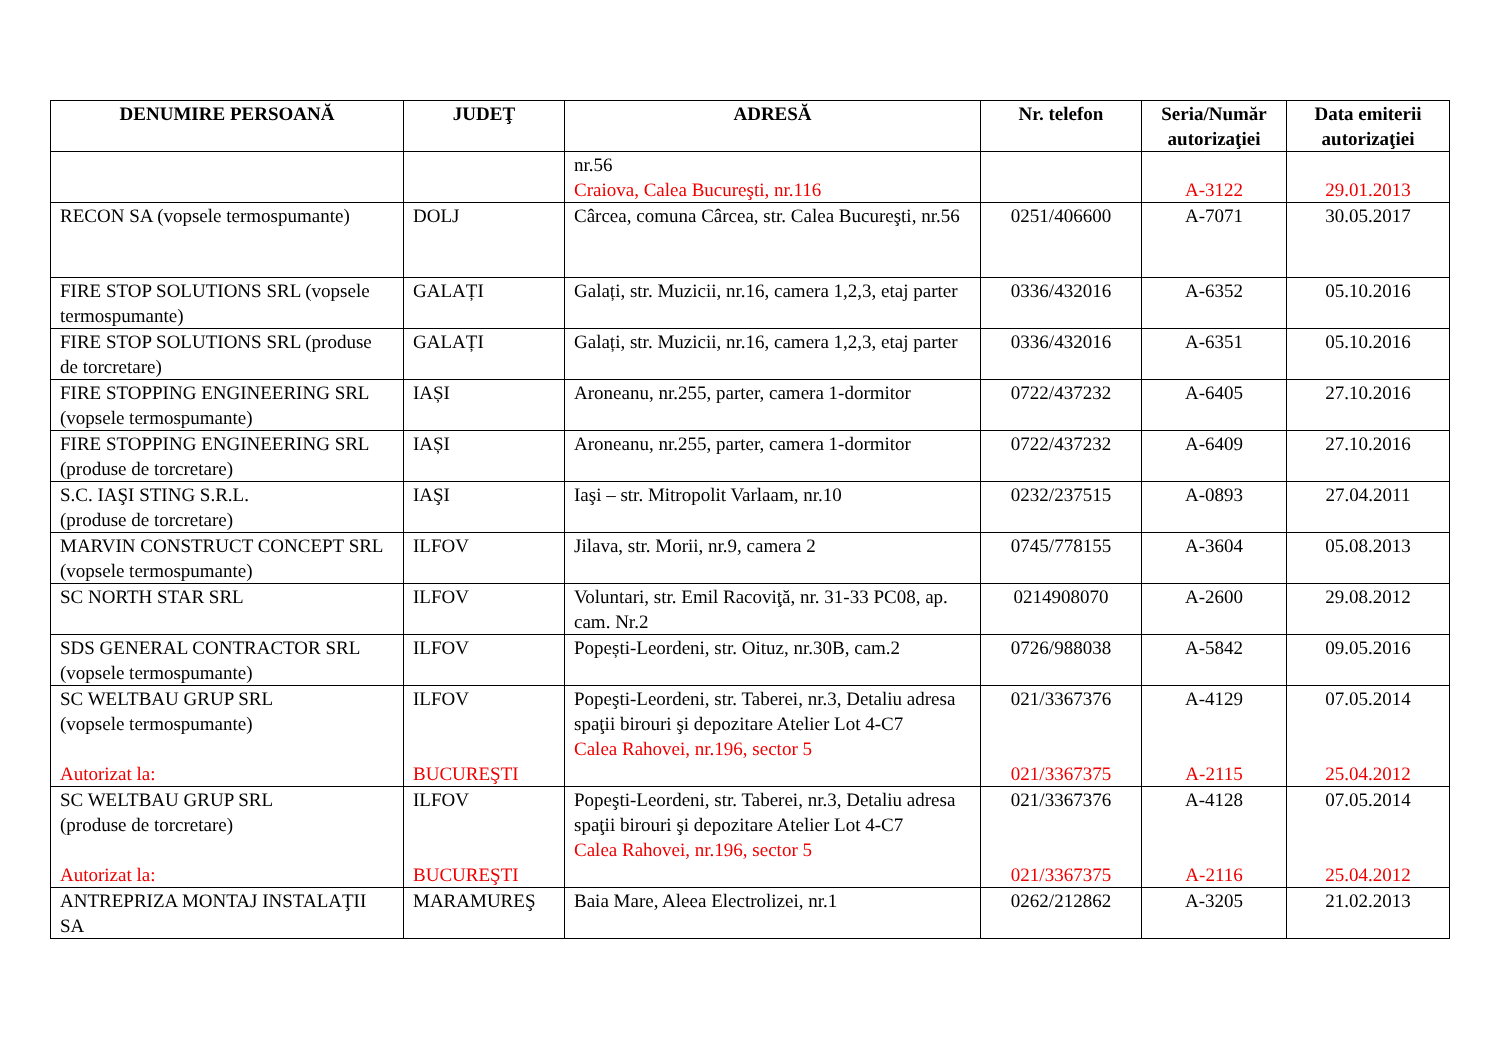| DENUMIRE PERSOANĂ | JUDEŢ | ADRESĂ | Nr. telefon | Seria/Număr autorizaţiei | Data emiterii autorizaţiei |
| --- | --- | --- | --- | --- | --- |
| | | nr.56 Craiova, Calea Bucureşti, nr.116 | | A-3122 | 29.01.2013 |
| RECON SA (vopsele termospumante) | DOLJ | Cârcea, comuna Cârcea, str. Calea Bucureşti, nr.56 | 0251/406600 | A-7071 | 30.05.2017 |
| FIRE STOP SOLUTIONS SRL (vopsele termospumante) | GALAȚI | Galați, str. Muzicii, nr.16, camera 1,2,3, etaj parter | 0336/432016 | A-6352 | 05.10.2016 |
| FIRE STOP SOLUTIONS SRL (produse de torcretare) | GALAȚI | Galați, str. Muzicii, nr.16, camera 1,2,3, etaj parter | 0336/432016 | A-6351 | 05.10.2016 |
| FIRE STOPPING ENGINEERING SRL (vopsele termospumante) | IAȘI | Aroneanu, nr.255, parter, camera 1-dormitor | 0722/437232 | A-6405 | 27.10.2016 |
| FIRE STOPPING ENGINEERING SRL (produse de torcretare) | IAȘI | Aroneanu, nr.255, parter, camera 1-dormitor | 0722/437232 | A-6409 | 27.10.2016 |
| S.C. IAŞI STING S.R.L. (produse de torcretare) | IAŞI | Iaşi – str. Mitropolit Varlaam, nr.10 | 0232/237515 | A-0893 | 27.04.2011 |
| MARVIN CONSTRUCT CONCEPT SRL (vopsele termospumante) | ILFOV | Jilava, str. Morii, nr.9, camera 2 | 0745/778155 | A-3604 | 05.08.2013 |
| SC NORTH STAR SRL | ILFOV | Voluntari, str. Emil Racoviţă, nr. 31-33 PC08, ap. cam. Nr.2 | 0214908070 | A-2600 | 29.08.2012 |
| SDS GENERAL CONTRACTOR SRL (vopsele termospumante) | ILFOV | Popești-Leordeni, str. Oituz, nr.30B, cam.2 | 0726/988038 | A-5842 | 09.05.2016 |
| SC WELTBAU GRUP SRL (vopsele termospumante) Autorizat la: | ILFOV BUCUREŞTI | Popeşti-Leordeni, str. Taberei, nr.3, Detaliu adresa spaţii birouri şi depozitare Atelier Lot 4-C7 Calea Rahovei, nr.196, sector 5 | 021/3367376 021/3367375 | A-4129 A-2115 | 07.05.2014 25.04.2012 |
| SC WELTBAU GRUP SRL (produse de torcretare) Autorizat la: | ILFOV BUCUREŞTI | Popeşti-Leordeni, str. Taberei, nr.3, Detaliu adresa spaţii birouri şi depozitare Atelier Lot 4-C7 Calea Rahovei, nr.196, sector 5 | 021/3367376 021/3367375 | A-4128 A-2116 | 07.05.2014 25.04.2012 |
| ANTREPRIZA MONTAJ INSTALAŢII SA | MARAMUREŞ | Baia Mare, Aleea Electrolizei, nr.1 | 0262/212862 | A-3205 | 21.02.2013 |